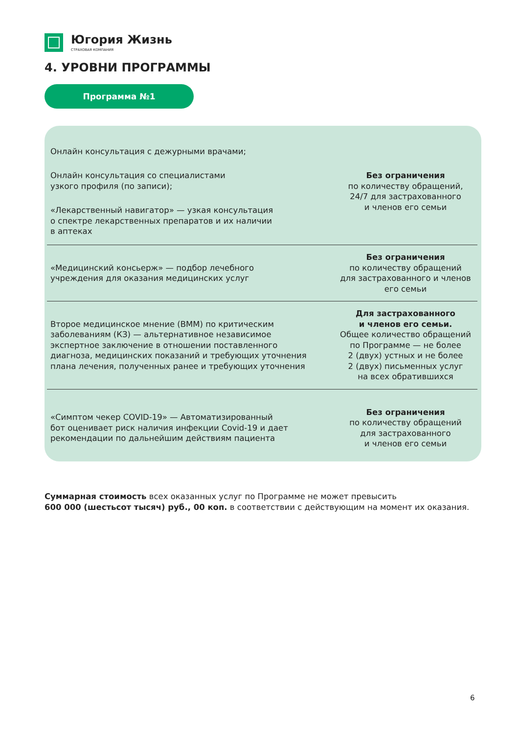Югория Жизнь
СТРАХОВАЯ КОМПАНИЯ
4. УРОВНИ ПРОГРАММЫ
Программа №1
| Онлайн консультация с дежурными врачами; Онлайн консультация со специалистами узкого профиля (по записи); «Лекарственный навигатор» — узкая консультация о спектре лекарственных препаратов и их наличии в аптеках | Без ограничения по количеству обращений, 24/7 для застрахованного и членов его семьи |
| «Медицинский консьерж» — подбор лечебного учреждения для оказания медицинских услуг | Без ограничения по количеству обращений для застрахованного и членов его семьи |
| Второе медицинское мнение (ВММ) по критическим заболеваниям (КЗ) — альтернативное независимое экспертное заключение в отношении поставленного диагноза, медицинских показаний и требующих уточнения плана лечения, полученных ранее и требующих уточнения | Для застрахованного и членов его семьи. Общее количество обращений по Программе — не более 2 (двух) устных и не более 2 (двух) письменных услуг на всех обратившихся |
| «Симптом чекер COVID-19» — Автоматизированный бот оценивает риск наличия инфекции Covid-19 и дает рекомендации по дальнейшим действиям пациента | Без ограничения по количеству обращений для застрахованного и членов его семьи |
Суммарная стоимость всех оказанных услуг по Программе не может превысить
600 000 (шестьсот тысяч) руб., 00 коп. в соответствии с действующим на момент их оказания.
6